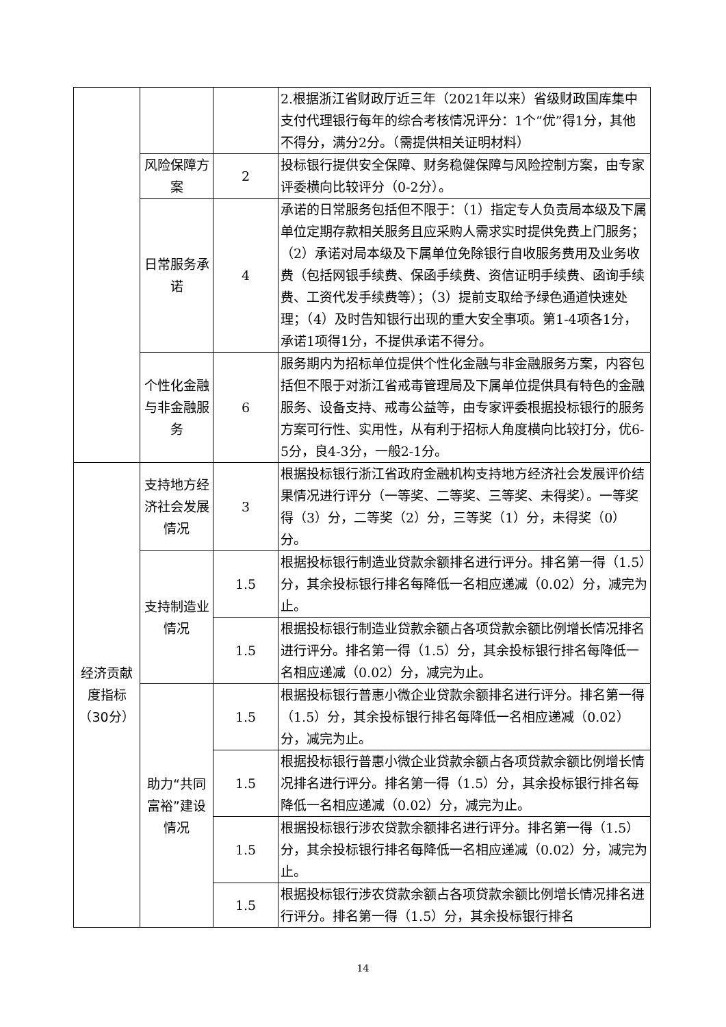| | | | 2.根据浙江省财政厅近三年（2021年以来）省级财政国库集中支付代理银行每年的综合考核情况评分：1个“优”得1分，其他不得分，满分2分。（需提供相关证明材料） |
| | 风险保障方案 | 2 | 投标银行提供安全保障、财务稳健保障与风险控制方案，由专家评委横向比较评分（0-2分）。 |
| | 日常服务承诺 | 4 | 承诺的日常服务包括但不限于：（1）指定专人负责局本级及下属单位定期存款相关服务且应采购人需求实时提供免费上门服务；（2）承诺对局本级及下属单位免除银行自收服务费用及业务收费（包括网银手续费、保函手续费、资信证明手续费、函询手续费、工资代发手续费等）；（3）提前支取给予绿色通道快速处理；（4）及时告知银行出现的重大安全事项。第1-4项各1分，承诺1项得1分，不提供承诺不得分。 |
| | 个性化金融与非金融服务 | 6 | 服务期内为招标单位提供个性化金融与非金融服务方案，内容包括但不限于对浙江省戒毒管理局及下属单位提供具有特色的金融服务、设备支持、戒毒公益等，由专家评委根据投标银行的服务方案可行性、实用性，从有利于招标人角度横向比较打分，优6-5分，良4-3分，一般2-1分。 |
| 经济贡献度指标（30分） | 支持地方经济社会发展情况 | 3 | 根据投标银行浙江省政府金融机构支持地方经济社会发展评价结果情况进行评分（一等奖、二等奖、三等奖、未得奖）。一等奖得（3）分，二等奖（2）分，三等奖（1）分，未得奖（0）分。 |
| | 支持制造业情况 | 1.5 | 根据投标银行制造业贷款余额排名进行评分。排名第一得（1.5）分，其余投标银行排名每降低一名相应递减（0.02）分，减完为止。 |
| | | 1.5 | 根据投标银行制造业贷款余额占各项贷款余额比例增长情况排名进行评分。排名第一得（1.5）分，其余投标银行排名每降低一名相应递减（0.02）分，减完为止。 |
| | 助力“共同富裕”建设情况 | 1.5 | 根据投标银行普惠小微企业贷款余额排名进行评分。排名第一得（1.5）分，其余投标银行排名每降低一名相应递减（0.02）分，减完为止。 |
| | | 1.5 | 根据投标银行普惠小微企业贷款余额占各项贷款余额比例增长情况排名进行评分。排名第一得（1.5）分，其余投标银行排名每降低一名相应递减（0.02）分，减完为止。 |
| | | 1.5 | 根据投标银行涉农贷款余额排名进行评分。排名第一得（1.5）分，其余投标银行排名每降低一名相应递减（0.02）分，减完为止。 |
| | | 1.5 | 根据投标银行涉农贷款余额占各项贷款余额比例增长情况排名进行评分。排名第一得（1.5）分，其余投标银行排名 |
14